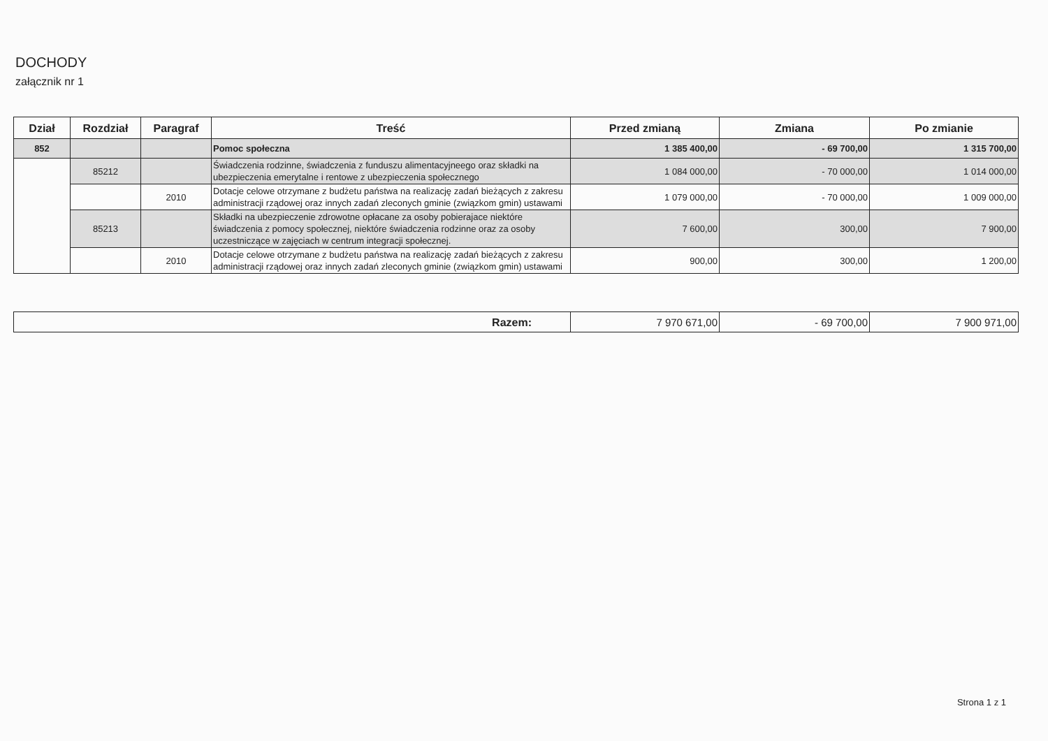DOCHODY
załącznik nr 1
| Dział | Rozdział | Paragraf | Treść | Przed zmianą | Zmiana | Po zmianie |
| --- | --- | --- | --- | --- | --- | --- |
| 852 | | | Pomoc społeczna | 1 385 400,00 | - 69 700,00 | 1 315 700,00 |
| | 85212 | | Świadczenia rodzinne, świadczenia z funduszu alimentacyjneego oraz składki na ubezpieczenia emerytalne i rentowe z ubezpieczenia społecznego | 1 084 000,00 | - 70 000,00 | 1 014 000,00 |
| | | 2010 | Dotacje celowe otrzymane z budżetu państwa na realizację zadań bieżących z zakresu administracji rządowej oraz innych zadań zleconych gminie (związkom gmin) ustawami | 1 079 000,00 | - 70 000,00 | 1 009 000,00 |
| | 85213 | | Składki na ubezpieczenie zdrowotne opłacane za osoby pobierajace niektóre świadczenia z pomocy społecznej, niektóre świadczenia rodzinne oraz za osoby uczestniczące w zajęciach w centrum integracji społecznej. | 7 600,00 | 300,00 | 7 900,00 |
| | | 2010 | Dotacje celowe otrzymane z budżetu państwa na realizację zadań bieżących z zakresu administracji rządowej oraz innych zadań zleconych gminie (związkom gmin) ustawami | 900,00 | 300,00 | 1 200,00 |
| Razem: | 7 970 671,00 | - 69 700,00 | 7 900 971,00 |
Strona 1 z 1